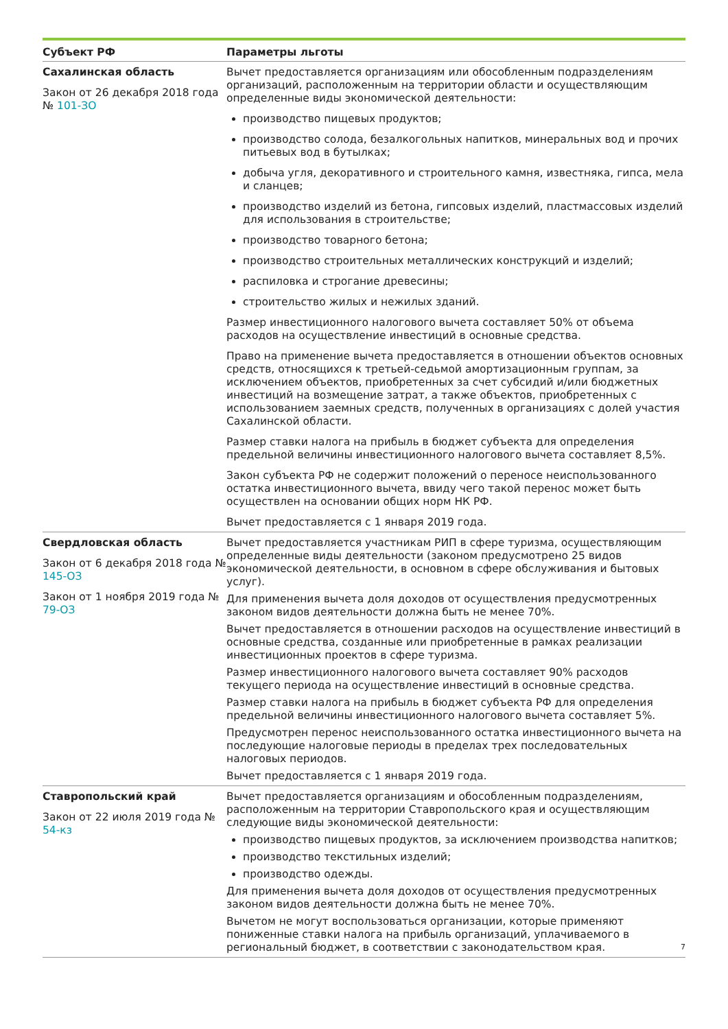| Субъект РФ | Параметры льготы |
| --- | --- |
| Сахалинская область Закон от 26 декабря 2018 года № 101-ЗО | Вычет предоставляется организациям или обособленным подразделениям организаций, расположенным на территории области и осуществляющим определенные виды экономической деятельности: производство пищевых продуктов; производство солода, безалкогольных напитков, минеральных вод и прочих питьевых вод в бутылках; добыча угля, декоративного и строительного камня, известняка, гипса, мела и сланцев; производство изделий из бетона, гипсовых изделий, пластмассовых изделий для использования в строительстве; производство товарного бетона; производство строительных металлических конструкций и изделий; распиловка и строгание древесины; строительство жилых и нежилых зданий. Размер инвестиционного налогового вычета составляет 50% от объема расходов на осуществление инвестиций в основные средства. Право на применение вычета предоставляется в отношении объектов основных средств, относящихся к третьей-седьмой амортизационным группам, за исключением объектов, приобретенных за счет субсидий и/или бюджетных инвестиций на возмещение затрат, а также объектов, приобретенных с использованием заемных средств, полученных в организациях с долей участия Сахалинской области. Размер ставки налога на прибыль в бюджет субъекта для определения предельной величины инвестиционного налогового вычета составляет 8,5%. Закон субъекта РФ не содержит положений о переносе неиспользованного остатка инвестиционного вычета, ввиду чего такой перенос может быть осуществлен на основании общих норм НК РФ. Вычет предоставляется с 1 января 2019 года. |
| Свердловская область Закон от 6 декабря 2018 года № 145-ОЗ Закон от 1 ноября 2019 года № 79-ОЗ | Вычет предоставляется участникам РИП в сфере туризма, осуществляющим определенные виды деятельности (законом предусмотрено 25 видов экономической деятельности, в основном в сфере обслуживания и бытовых услуг). Для применения вычета доля доходов от осуществления предусмотренных законом видов деятельности должна быть не менее 70%. Вычет предоставляется в отношении расходов на осуществление инвестиций в основные средства, созданные или приобретенные в рамках реализации инвестиционных проектов в сфере туризма. Размер инвестиционного налогового вычета составляет 90% расходов текущего периода на осуществление инвестиций в основные средства. Размер ставки налога на прибыль в бюджет субъекта РФ для определения предельной величины инвестиционного налогового вычета составляет 5%. Предусмотрен перенос неиспользованного остатка инвестиционного вычета на последующие налоговые периоды в пределах трех последовательных налоговых периодов. Вычет предоставляется с 1 января 2019 года. |
| Ставропольский край Закон от 22 июля 2019 года № 54-кз | Вычет предоставляется организациям и обособленным подразделениям, расположенным на территории Ставропольского края и осуществляющим следующие виды экономической деятельности: производство пищевых продуктов, за исключением производства напитков; производство текстильных изделий; производство одежды. Для применения вычета доля доходов от осуществления предусмотренных законом видов деятельности должна быть не менее 70%. Вычетом не могут воспользоваться организации, которые применяют пониженные ставки налога на прибыль организаций, уплачиваемого в региональный бюджет, в соответствии с законодательством края. |
7